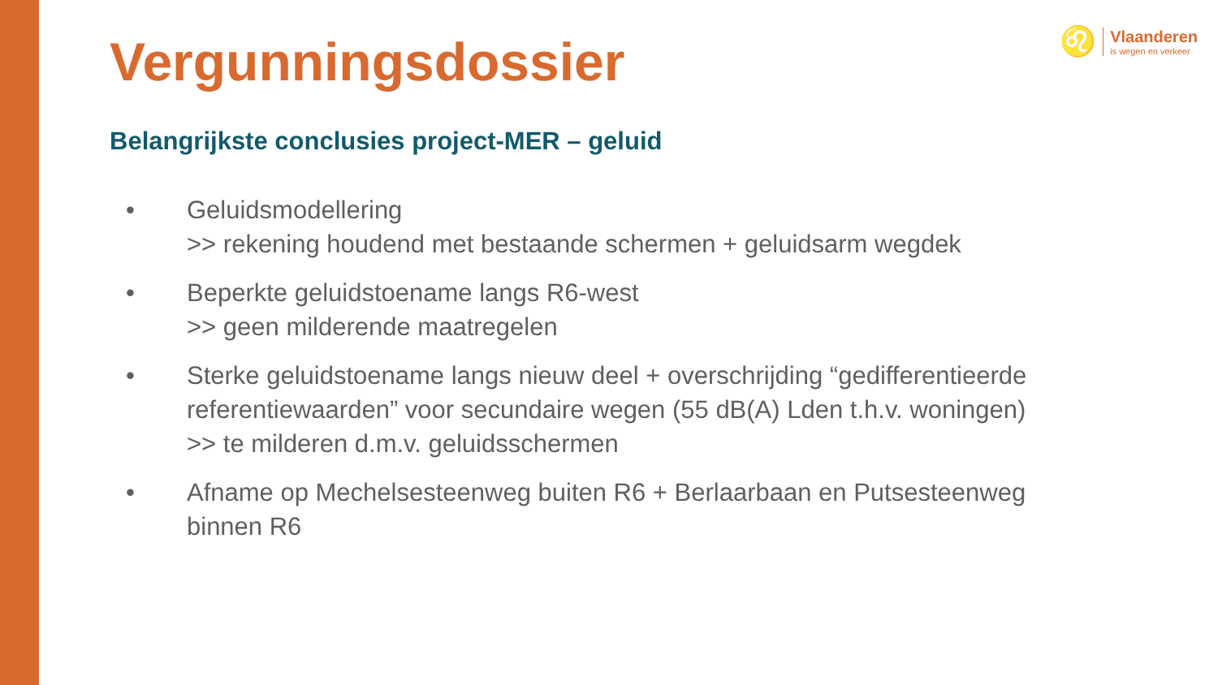♌
Vlaanderen
is wegen en verkeer
Vergunningsdossier
Belangrijkste conclusies project-MER – geluid
• Geluidsmodellering
>> rekening houdend met bestaande schermen + geluidsarm wegdek
• Beperkte geluidstoename langs R6-west
>> geen milderende maatregelen
• Sterke geluidstoename langs nieuw deel + overschrijding “gedifferentieerde referentiewaarden” voor secundaire wegen (55 dB(A) Lden t.h.v. woningen)
>> te milderen d.m.v. geluidsschermen
• Afname op Mechelsesteenweg buiten R6 + Berlaarbaan en Putsesteenweg binnen R6